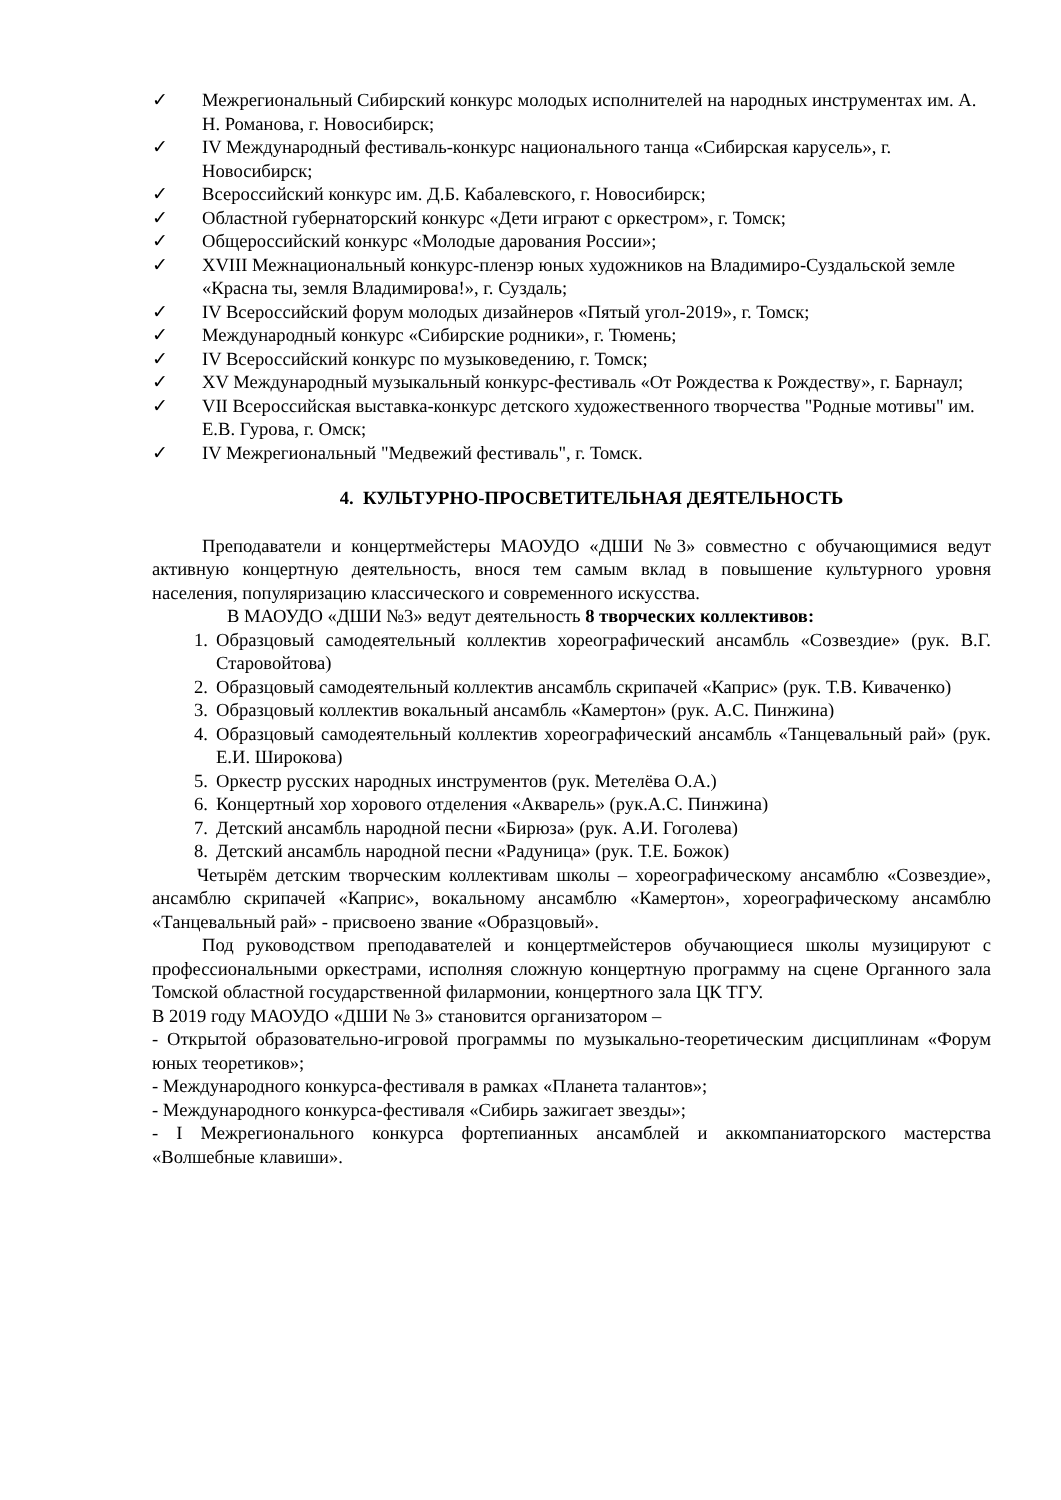✓ Межрегиональный Сибирский конкурс молодых исполнителей на народных инструментах им. А. Н. Романова, г. Новосибирск;
✓ IV Международный фестиваль-конкурс национального танца «Сибирская карусель», г. Новосибирск;
✓ Всероссийский конкурс им. Д.Б. Кабалевского, г. Новосибирск;
✓ Областной губернаторский конкурс «Дети играют с оркестром», г. Томск;
✓ Общероссийский конкурс «Молодые дарования России»;
✓ XVIII Межнациональный конкурс-пленэр юных художников на Владимиро-Суздальской земле «Красна ты, земля Владимирова!», г. Суздаль;
✓ IV Всероссийский форум молодых дизайнеров «Пятый угол-2019», г. Томск;
✓ Международный конкурс «Сибирские родники», г. Тюмень;
✓ IV Всероссийский конкурс по музыковедению, г. Томск;
✓ XV Международный музыкальный конкурс-фестиваль «От Рождества к Рождеству», г. Барнаул;
✓ VII Всероссийская выставка-конкурс детского художественного творчества "Родные мотивы" им. Е.В. Гурова, г. Омск;
✓ IV Межрегиональный "Медвежий фестиваль", г. Томск.
4. КУЛЬТУРНО-ПРОСВЕТИТЕЛЬНАЯ ДЕЯТЕЛЬНОСТЬ
Преподаватели и концертмейстеры МАОУДО «ДШИ №3» совместно с обучающимися ведут активную концертную деятельность, внося тем самым вклад в повышение культурного уровня населения, популяризацию классического и современного искусства.
В МАОУДО «ДШИ №3» ведут деятельность 8 творческих коллективов:
1. Образцовый самодеятельный коллектив хореографический ансамбль «Созвездие» (рук. В.Г. Старовойтова)
2. Образцовый самодеятельный коллектив ансамбль скрипачей «Каприс» (рук. Т.В. Киваченко)
3. Образцовый коллектив вокальный ансамбль «Камертон» (рук. А.С. Пинжина)
4. Образцовый самодеятельный коллектив хореографический ансамбль «Танцевальный рай» (рук. Е.И. Широкова)
5. Оркестр русских народных инструментов (рук. Метелёва О.А.)
6. Концертный хор хорового отделения «Акварель» (рук.А.С. Пинжина)
7. Детский ансамбль народной песни «Бирюза» (рук. А.И. Гоголева)
8. Детский ансамбль народной песни «Радуница» (рук. Т.Е. Божок)
Четырём детским творческим коллективам школы – хореографическому ансамблю «Созвездие», ансамблю скрипачей «Каприс», вокальному ансамблю «Камертон», хореографическому ансамблю «Танцевальный рай» - присвоено звание «Образцовый».
Под руководством преподавателей и концертмейстеров обучающиеся школы музицируют с профессиональными оркестрами, исполняя сложную концертную программу на сцене Органного зала Томской областной государственной филармонии, концертного зала ЦК ТГУ.
В 2019 году МАОУДО «ДШИ № 3» становится организатором –
- Открытой образовательно-игровой программы по музыкально-теоретическим дисциплинам «Форум юных теоретиков»;
- Международного конкурса-фестиваля в рамках «Планета талантов»;
- Международного конкурса-фестиваля «Сибирь зажигает звезды»;
- I Межрегионального конкурса фортепианных ансамблей и аккомпаниаторского мастерства «Волшебные клавиши».